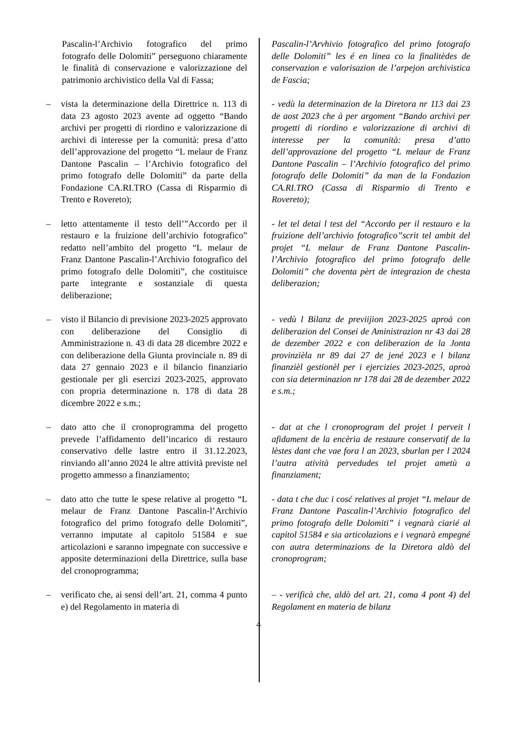Pascalin-l’Archivio fotografico del primo fotografo delle Dolomiti” perseguono chiaramente le finalità di conservazione e valorizzazione del patrimonio archivistico della Val di Fassa;
Pascalin-l’Arvhivio fotografico del primo fotografo delle Dolomiti” les é en linea co la finalitèdes de conservazion e valorisazion de l’arpejon archivistica de Fascia;
– vista la determinazione della Direttrice n. 113 di data 23 agosto 2023 avente ad oggetto “Bando archivi per progetti di riordino e valorizzazione di archivi di interesse per la comunità: presa d’atto dell’approvazione del progetto “L melaur de Franz Dantone Pascalin – l’Archivio fotografico del primo fotografo delle Dolomiti” da parte della Fondazione CA.RI.TRO (Cassa di Risparmio di Trento e Rovereto);
- vedù la determinazion de la Diretora nr 113 dai 23 de aost 2023 che à per argoment “Bando archivi per progetti di riordino e valorizzazione di archivi di interesse per la comunità: presa d’atto dell’approvazione del progetto “L melaur de Franz Dantone Pascalin – l’Archivio fotografico del primo fotografo delle Dolomiti” da man de la Fondazion CA.RI.TRO (Cassa di Risparmio di Trento e Rovereto);
– letto attentamente il testo dell’”Accordo per il restauro e la fruizione dell’archivio fotografico” redatto nell’ambito del progetto “L melaur de Franz Dantone Pascalin-l’Archivio fotografico del primo fotografo delle Dolomiti”, che costituisce parte integrante e sostanziale di questa deliberazione;
- let tel detai l test del “Accordo per il restauro e la fruizione dell’archivio fotografico”scrit tel ambit del projet “L melaur de Franz Dantone Pascalin-l’Archivio fotografico del primo fotografo delle Dolomiti” che doventa pèrt de integrazion de chesta deliberazion;
– visto il Bilancio di previsione 2023-2025 approvato con deliberazione del Consiglio di Amministrazione n. 43 di data 28 dicembre 2022 e con deliberazione della Giunta provinciale n. 89 di data 27 gennaio 2023 e il bilancio finanziario gestionale per gli esercizi 2023-2025, approvato con propria determinazione n. 178 di data 28 dicembre 2022 e s.m.;
- vedù l Bilanz de previijion 2023-2025 aproà con deliberazion del Consei de Aministrazion nr 43 dai 28 de dezember 2022 e con deliberazion de la Jonta provinzièla nr 89 dai 27 de jené 2023 e l bilanz finanzièl gestionèl per i ejercizies 2023-2025, aproà con sia determinazion nr 178 dai 28 de dezember 2022 e s.m.;
– dato atto che il cronoprogramma del progetto prevede l’affidamento dell’incarico di restauro conservativo delle lastre entro il 31.12.2023, rinviando all’anno 2024 le altre attività previste nel progetto ammesso a finanziamento;
- dat at che l cronoprogram del projet l perveit l afidament de la encèria de restaure conservatif de la lèstes dant che vae fora l an 2023, sburlan per l 2024 l’autra atività pervedudes tel projet ametù a finanziament;
– dato atto che tutte le spese relative al progetto “L melaur de Franz Dantone Pascalin-l’Archivio fotografico del primo fotografo delle Dolomiti”, verranno imputate al capitolo 51584 e sue articolazioni e saranno impegnate con successive e apposite determinazioni della Direttrice, sulla base del cronoprogramma;
- data t che duc i cosć relatives al projet “L melaur de Franz Dantone Pascalin-l’Archivio fotografico del primo fotografo delle Dolomiti” i vegnarà ciarié al capitol 51584 e sia articolazions e i vegnarà empegné con autra determinazions de la Diretora aldò del cronoprogram;
– verificato che, ai sensi dell’art. 21, comma 4 punto e) del Regolamento in materia di
– - verificà che, aldò del art. 21, coma 4 pont 4) del Regolament en materia de bilanz
4